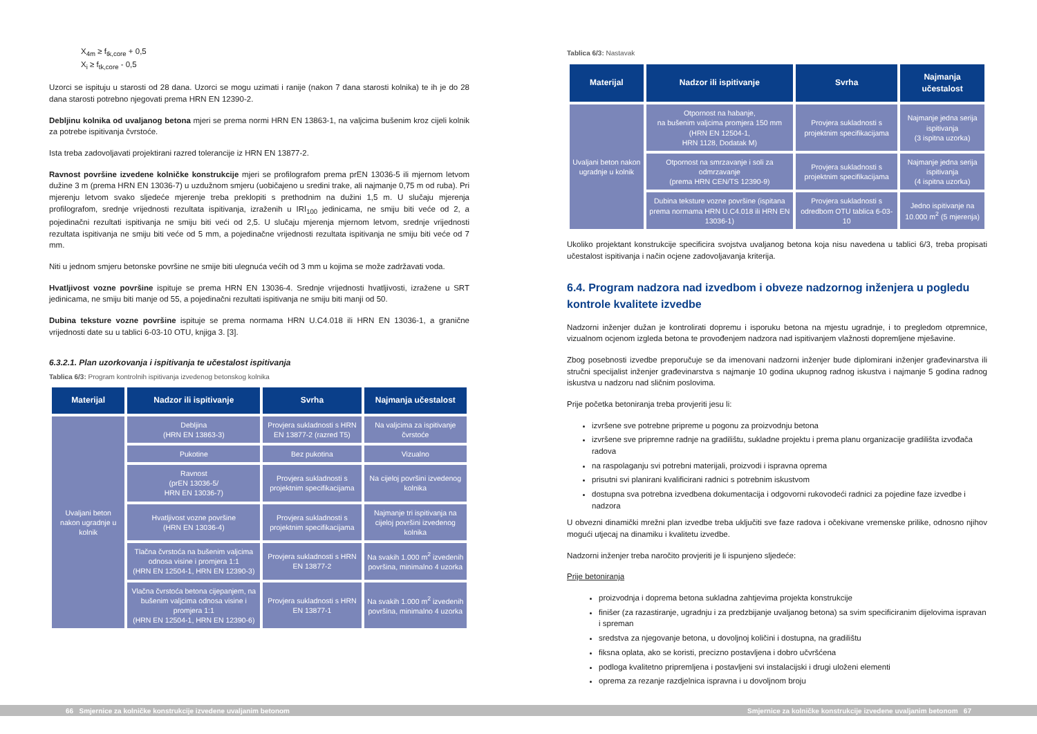X<sub>4m</sub> ≥ f<sub>tk,core</sub> + 0,5
X<sub>i</sub> ≥ f<sub>tk,core</sub> - 0,5
Uzorci se ispituju u starosti od 28 dana. Uzorci se mogu uzimati i ranije (nakon 7 dana starosti kolnika) te ih je do 28 dana starosti potrebno njegovati prema HRN EN 12390-2.
Debljinu kolnika od uvaljanog betona mjeri se prema normi HRN EN 13863-1, na valjcima bušenim kroz cijeli kolnik za potrebe ispitivanja čvrstoće.
Ista treba zadovoljavati projektirani razred tolerancije iz HRN EN 13877-2.
Ravnost površine izvedene kolničke konstrukcije mjeri se profilografom prema prEN 13036-5 ili mjernom letvom dužine 3 m (prema HRN EN 13036-7) u uzdužnom smjeru (uobičajeno u sredini trake, ali najmanje 0,75 m od ruba). Pri mjerenju letvom svako sljedeće mjerenje treba preklopiti s prethodnim na dužini 1,5 m. U slučaju mjerenja profilografom, srednje vrijednosti rezultata ispitivanja, izraženih u IRI<sub>100</sub> jedinicama, ne smiju biti veće od 2, a pojedinačni rezultati ispitivanja ne smiju biti veći od 2,5. U slučaju mjerenja mjernom letvom, srednje vrijednosti rezultata ispitivanja ne smiju biti veće od 5 mm, a pojedinačne vrijednosti rezultata ispitivanja ne smiju biti veće od 7 mm.
Niti u jednom smjeru betonske površine ne smije biti ulegnuća većih od 3 mm u kojima se može zadržavati voda.
Hvatljivost vozne površine ispituje se prema HRN EN 13036-4. Srednje vrijednosti hvatljivosti, izražene u SRT jedinicama, ne smiju biti manje od 55, a pojedinačni rezultati ispitivanja ne smiju biti manji od 50.
Dubina teksture vozne površine ispituje se prema normama HRN U.C4.018 ili HRN EN 13036-1, a granične vrijednosti date su u tablici 6-03-10 OTU, knjiga 3. [3].
6.3.2.1. Plan uzorkovanja i ispitivanja te učestalost ispitivanja
Tablica 6/3: Program kontrolnih ispitivanja izvedenog betonskog kolnika
| Materijal | Nadzor ili ispitivanje | Svrha | Najmanja učestalost |
| --- | --- | --- | --- |
| Uvaljani beton nakon ugradnje u kolnik | Debljina (HRN EN 13863-3) | Provjera sukladnosti s HRN EN 13877-2 (razred T5) | Na valjcima za ispitivanje čvrstoće |
| | Pukotine | Bez pukotina | Vizualno |
| | Ravnost (prEN 13036-5/ HRN EN 13036-7) | Provjera sukladnosti s projektnim specifikacijama | Na cijeloj površini izvedenog kolnika |
| | Hvatljivost vozne površine (HRN EN 13036-4) | Provjera sukladnosti s projektnim specifikacijama | Najmanje tri ispitivanja na cijeloj površini izvedenog kolnika |
| | Tlačna čvrstoća na bušenim valjcima odnosa visine i promjera 1:1 (HRN EN 12504-1, HRN EN 12390-3) | Provjera sukladnosti s HRN EN 13877-2 | Na svakih 1.000 m<sup>2</sup> izvedenih površina, minimalno 4 uzorka |
| | Vlačna čvrstoća betona cijepanjem, na bušenim valjcima odnosa visine i promjera 1:1 (HRN EN 12504-1, HRN EN 12390-6) | Provjera sukladnosti s HRN EN 13877-1 | Na svakih 1.000 m<sup>2</sup> izvedenih površina, minimalno 4 uzorka |
Tablica 6/3: Nastavak
| Materijal | Nadzor ili ispitivanje | Svrha | Najmanja učestalost |
| --- | --- | --- | --- |
| Uvaljani beton nakon ugradnje u kolnik | Otpornost na habanje, na bušenim valjcima promjera 150 mm (HRN EN 12504-1, HRN 1128, Dodatak M) | Provjera sukladnosti s projektnim specifikacijama | Najmanje jedna serija ispitivanja (3 ispitna uzorka) |
| | Otpornost na smrzavanje i soli za odmrzavanje (prema HRN CEN/TS 12390-9) | Provjera sukladnosti s projektnim specifikacijama | Najmanje jedna serija ispitivanja (4 ispitna uzorka) |
| | Dubina teksture vozne površine (ispitana prema normama HRN U.C4.018 ili HRN EN 13036-1) | Provjera sukladnosti s odredbom OTU tablica 6-03-10 | Jedno ispitivanje na 10.000 m<sup>2</sup> (5 mjerenja) |
Ukoliko projektant konstrukcije specificira svojstva uvaljanog betona koja nisu navedena u tablici 6/3, treba propisati učestalost ispitivanja i način ocjene zadovoljavanja kriterija.
6.4. Program nadzora nad izvedbom i obveze nadzornog inženjera u pogledu kontrole kvalitete izvedbe
Nadzorni inženjer dužan je kontrolirati dopremu i isporuku betona na mjestu ugradnje, i to pregledom otpremnice, vizualnom ocjenom izgleda betona te provođenjem nadzora nad ispitivanjem vlažnosti dopremljene mješavine.
Zbog posebnosti izvedbe preporučuje se da imenovani nadzorni inženjer bude diplomirani inženjer građevinarstva ili stručni specijalist inženjer građevinarstva s najmanje 10 godina ukupnog radnog iskustva i najmanje 5 godina radnog iskustva u nadzoru nad sličnim poslovima.
Prije početka betoniranja treba provjeriti jesu li:
izvršene sve potrebne pripreme u pogonu za proizvodnju betona
izvršene sve pripremne radnje na gradilištu, sukladne projektu i prema planu organizacije gradilišta izvođača radova
na raspolaganju svi potrebni materijali, proizvodi i ispravna oprema
prisutni svi planirani kvalificirani radnici s potrebnim iskustvom
dostupna sva potrebna izvedbena dokumentacija i odgovorni rukovodeći radnici za pojedine faze izvedbe i nadzora
U obvezni dinamički mrežni plan izvedbe treba uključiti sve faze radova i očekivane vremenske prilike, odnosno njihov mogući utjecaj na dinamiku i kvalitetu izvedbe.
Nadzorni inženjer treba naročito provjeriti je li ispunjeno sljedeće:
Prije betoniranja
proizvodnja i doprema betona sukladna zahtjevima projekta konstrukcije
finišer (za razastiranje, ugradnju i za predzbijanje uvaljanog betona) sa svim specificiranim dijelovima ispravan i spreman
sredstva za njegovanje betona, u dovoljnoj količini i dostupna, na gradilištu
fiksna oplata, ako se koristi, precizno postavljena i dobro učvršćena
podloga kvalitetno pripremljena i postavljeni svi instalacijski i drugi uloženi elementi
oprema za rezanje razdjelnica ispravna i u dovoljnom broju
66 Smjernice za kolničke konstrukcije izvedene uvaljanim betonom Smjernice za kolničke konstrukcije izvedene uvaljanim betonom 67